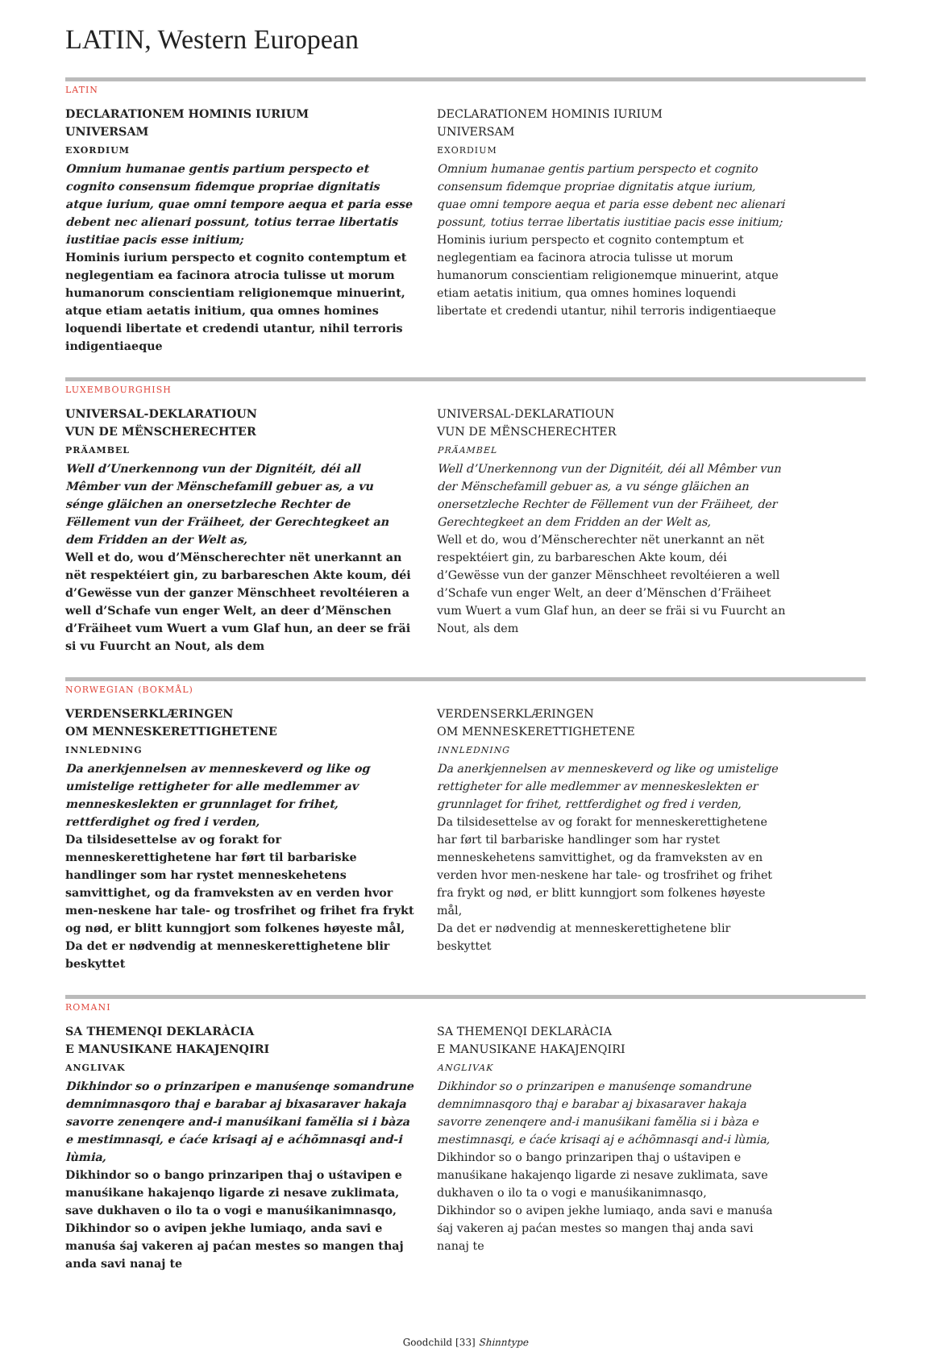LATIN, Western European
LATIN
DECLARATIONEM HOMINIS IURIUM
UNIVERSAM
EXORDIUM
Omnium humanae gentis partium perspecto et cognito consensum fidemque propriae dignitatis atque iurium, quae omni tempore aequa et paria esse debent nec alienari possunt, totius terrae libertatis iustitiae pacis esse initium;
Hominis iurium perspecto et cognito contemptum et neglegentiam ea facinora atrocia tulisse ut morum humanorum conscientiam religionemque minuerint, atque etiam aetatis initium, qua omnes homines loquendi libertate et credendi utantur, nihil terroris indigentiaeque
DECLARATIONEM HOMINIS IURIUM
UNIVERSAM
EXORDIUM
Omnium humanae gentis partium perspecto et cognito consensum fidemque propriae dignitatis atque iurium, quae omni tempore aequa et paria esse debent nec alienari possunt, totius terrae libertatis iustitiae pacis esse initium;
Hominis iurium perspecto et cognito contemptum et neglegentiam ea facinora atrocia tulisse ut morum humanorum conscientiam religionemque minuerint, atque etiam aetatis initium, qua omnes homines loquendi libertate et credendi utantur, nihil terroris indigentiaeque
LUXEMBOURGHISH
UNIVERSAL-DEKLARATIOUN
VUN DE MËNSCHERECHTER
PRÄAMBEL
Well d’Unerkennong vun der Dignitéit, déi all Mêmber vun der Mënschefamill gebuer as, a vu sénge gläichen an onersetzleche Rechter de Fëllement vun der Fräiheet, der Gerechtegkeet an dem Fridden an der Welt as,
Well et do, wou d’Mënscherechter nët unerkannt an nët respektéiert gin, zu barbareschen Akte koum, déi d’Gewësse vun der ganzer Mënschheet revoltéieren a well d’Schafe vun enger Welt, an deer d’Mënschen d’Fräiheet vum Wuert a vum Glaf hun, an deer se fräi si vu Fuurcht an Nout, als dem
UNIVERSAL-DEKLARATIOUN
VUN DE MËNSCHERECHTER
PRÄAMBEL
Well d’Unerkennong vun der Dignitéit, déi all Mêmber vun der Mënschefamill gebuer as, a vu sénge gläichen an onersetzleche Rechter de Fëllement vun der Fräiheet, der Gerechtegkeet an dem Fridden an der Welt as,
Well et do, wou d’Mënscherechter nët unerkannt an nët respektéiert gin, zu barbareschen Akte koum, déi d’Gewësse vun der ganzer Mënschheet revoltéieren a well d’Schafe vun enger Welt, an deer d’Mënschen d’Fräiheet vum Wuert a vum Glaf hun, an deer se fräi si vu Fuurcht an Nout, als dem
NORWEGIAN (BOKMÅL)
VERDENSERKLÆRINGEN
OM MENNESKERETTIGHETENE
INNLEDNING
Da anerkjennelsen av menneskeverd og like og umistelige rettigheter for alle medlemmer av menneskeslekten er grunnlaget for frihet, rettferdighet og fred i verden,
Da tilsidesettelse av og forakt for menneskerettighetene har ført til barbariske handlinger som har rystet menneskehetens samvittighet, og da framveksten av en verden hvor men-neskene har tale- og trosfrihet og frihet fra frykt og nød, er blitt kunngjort som folkenes høyeste mål,
Da det er nødvendig at menneskerettighetene blir beskyttet
VERDENSERKLÆRINGEN
OM MENNESKERETTIGHETENE
INNLEDNING
Da anerkjennelsen av menneskeverd og like og umistelige rettigheter for alle medlemmer av menneskeslekten er grunnlaget for frihet, rettferdighet og fred i verden,
Da tilsidesettelse av og forakt for menneskerettighetene har ført til barbariske handlinger som har rystet menneskehetens samvittighet, og da framveksten av en verden hvor men-neskene har tale- og trosfrihet og frihet fra frykt og nød, er blitt kunngjort som folkenes høyeste mål,
Da det er nødvendig at menneskerettighetene blir beskyttet
ROMANI
SA THEMENQI DEKLARÀCIA
E MANUSIKANE HAKAJENQIRI
ANGLIVAK
Dikhindor so o prinzaripen e manuśenqe somandrune demnimnasqoro thaj e barabar aj bixasaraver hakaja savorre zenenqere and-i manuśikani famělia si i bàza e mestimnasqi, e ćaće krisaqi aj e aćhõmnasqi and-i lùmia,
Dikhindor so o bango prinzaripen thaj o uśtavipen e manuśikane hakajenqo ligarde zi nesave zuklimata, save dukhaven o ilo ta o vogi e manuśikanimnasqo,
Dikhindor so o avipen jekhe lumiaqo, anda savi e manuśa śaj vakeren aj paćan mestes so mangen thaj anda savi nanaj te
SA THEMENQI DEKLARÀCIA
E MANUSIKANE HAKAJENQIRI
ANGLIVAK
Dikhindor so o prinzaripen e manuśenqe somandrune demnimnasqoro thaj e barabar aj bixasaraver hakaja savorre zenenqere and-i manuśikani famělia si i bàza e mestimnasqi, e ćaće krisaqi aj e aćhõmnasqi and-i lùmia,
Dikhindor so o bango prinzaripen thaj o uśtavipen e manuśikane hakajenqo ligarde zi nesave zuklimata, save dukhaven o ilo ta o vogi e manuśikanimnasqo,
Dikhindor so o avipen jekhe lumiaqo, anda savi e manuśa śaj vakeren aj paćan mestes so mangen thaj anda savi nanaj te
Goodchild [33] Shinntype